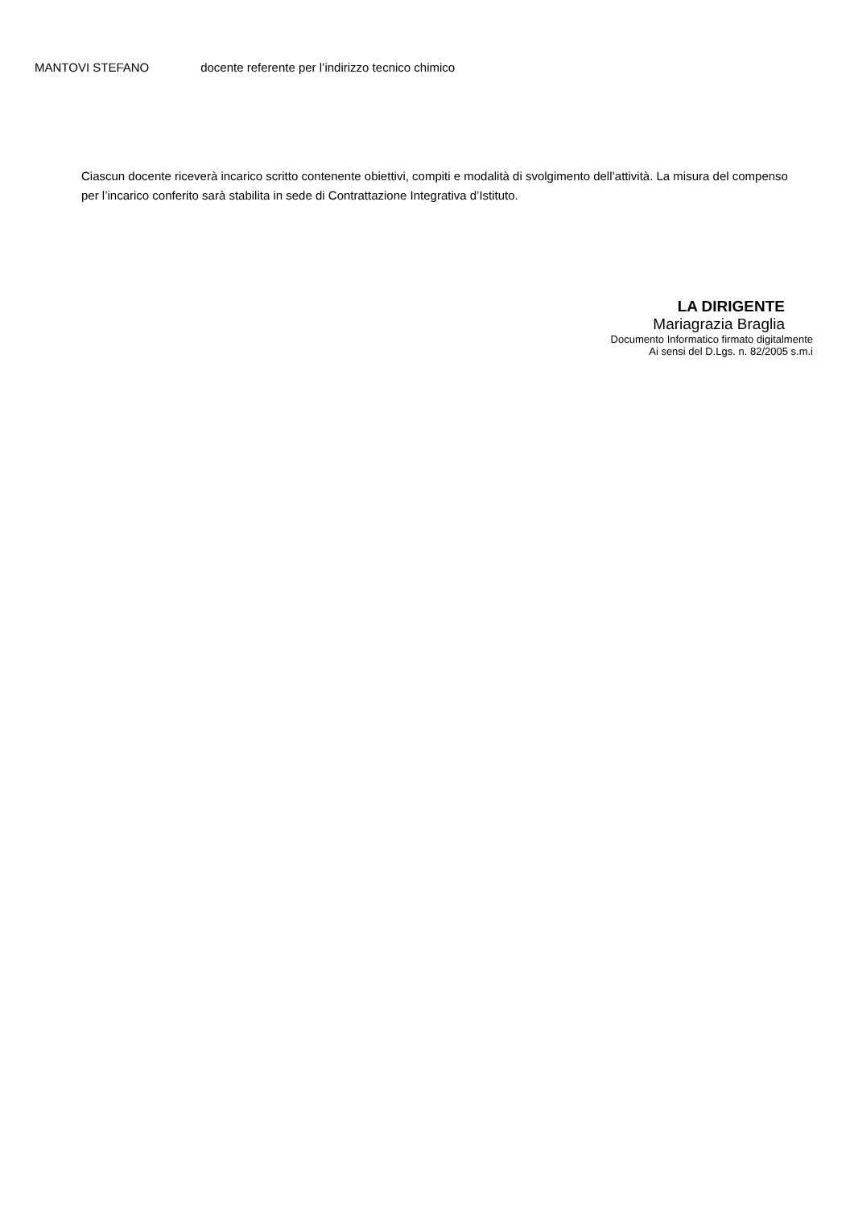MANTOVI STEFANO docente referente per l’indirizzo tecnico chimico
Ciascun docente riceverà incarico scritto contenente obiettivi, compiti e modalità di svolgimento dell’attività. La misura del compenso per l’incarico conferito sarà stabilita in sede di Contrattazione Integrativa d’Istituto.
LA DIRIGENTE
Mariagrazia Braglia
Documento Informatico firmato digitalmente
Ai sensi del D.Lgs. n. 82/2005 s.m.i